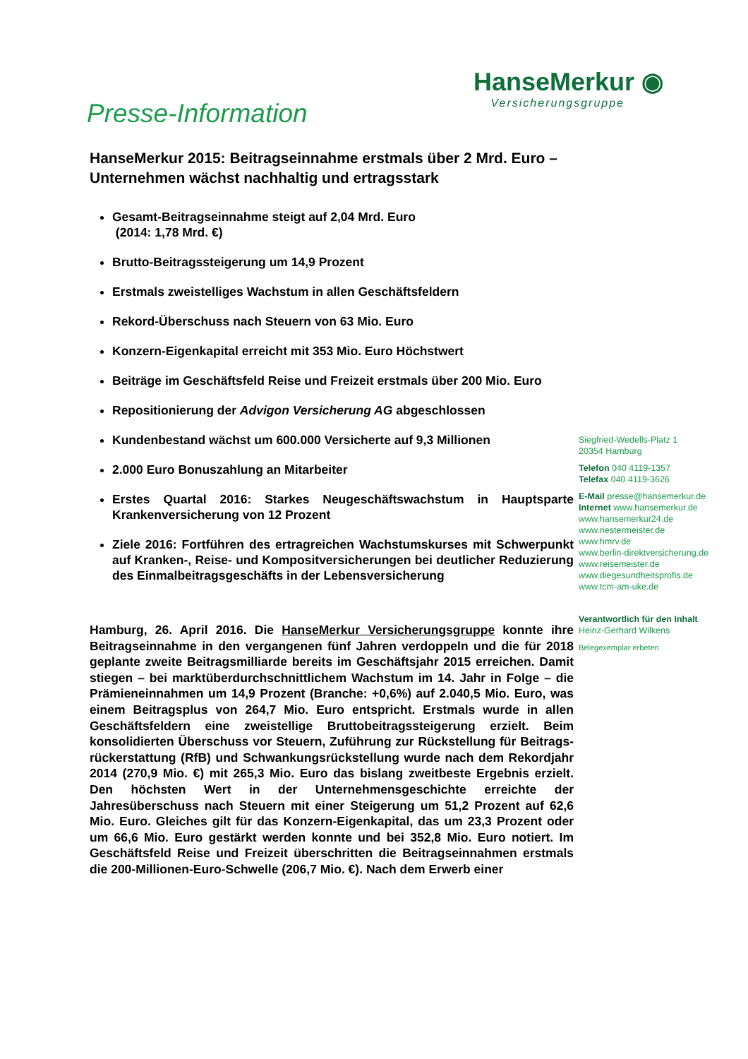Presse-Information
HanseMerkur ◉
Versicherungsgruppe
HanseMerkur 2015: Beitragseinnahme erstmals über 2 Mrd. Euro – Unternehmen wächst nachhaltig und ertragsstark
Gesamt-Beitragseinnahme steigt auf 2,04 Mrd. Euro
(2014: 1,78 Mrd. €)
Brutto-Beitragssteigerung um 14,9 Prozent
Erstmals zweistelliges Wachstum in allen Geschäftsfeldern
Rekord-Überschuss nach Steuern von 63 Mio. Euro
Konzern-Eigenkapital erreicht mit 353 Mio. Euro Höchstwert
Beiträge im Geschäftsfeld Reise und Freizeit erstmals über 200 Mio. Euro
Repositionierung der Advigon Versicherung AG abgeschlossen
Kundenbestand wächst um 600.000 Versicherte auf 9,3 Millionen
2.000 Euro Bonuszahlung an Mitarbeiter
Erstes Quartal 2016: Starkes Neugeschäftswachstum in Hauptsparte Krankenversicherung von 12 Prozent
Ziele 2016: Fortführen des ertragreichen Wachstumskurses mit Schwerpunkt auf Kranken-, Reise- und Kompositversicherungen bei deutlicher Reduzierung des Einmalbeitragsgeschäfts in der Lebens­versicherung
Hamburg, 26. April 2016. Die HanseMerkur Versicherungsgruppe konnte ihre Beitragseinnahme in den vergangenen fünf Jahren verdoppeln und die für 2018 geplante zweite Beitragsmilliarde bereits im Geschäftsjahr 2015 erreichen. Damit stiegen – bei marktüberdurchschnittlichem Wachstum im 14. Jahr in Folge – die Prämieneinnahmen um 14,9 Prozent (Branche: +0,6%) auf 2.040,5 Mio. Euro, was einem Beitragsplus von 264,7 Mio. Euro entspricht. Erstmals wurde in allen Geschäftsfeldern eine zweistellige Bruttobeitragssteigerung erzielt. Beim konsolidierten Überschuss vor Steuern, Zuführung zur Rückstellung für Beitrags­rückerstattung (RfB) und Schwankungsrückstellung wurde nach dem Rekordjahr 2014 (270,9 Mio. €) mit 265,3 Mio. Euro das bislang zweitbeste Ergebnis erzielt. Den höchsten Wert in der Unternehmens­geschichte erreichte der Jahresüberschuss nach Steuern mit einer Steigerung um 51,2 Prozent auf 62,6 Mio. Euro. Gleiches gilt für das Konzern-Eigenkapital, das um 23,3 Prozent oder um 66,6 Mio. Euro gestärkt werden konnte und bei 352,8 Mio. Euro notiert. Im Geschäftsfeld Reise und Freizeit überschritten die Beitragseinnahmen erstmals die 200-Millionen-Euro-Schwelle (206,7 Mio. €). Nach dem Erwerb einer
Siegfried-Wedells-Platz 1
20354 Hamburg
Telefon 040 4119-1357
Telefax 040 4119-3626
E-Mail presse@hansemerkur.de
Internet www.hansemerkur.de
www.hansemerkur24.de
www.riestermeister.de
www.hmrv.de
www.berlin-direktversicherung.de
www.reisemeister.de
www.diegesundheitsprofis.de
www.tcm-am-uke.de
Verantwortlich für den Inhalt
Heinz-Gerhard Wilkens
Belegexemplar erbeten